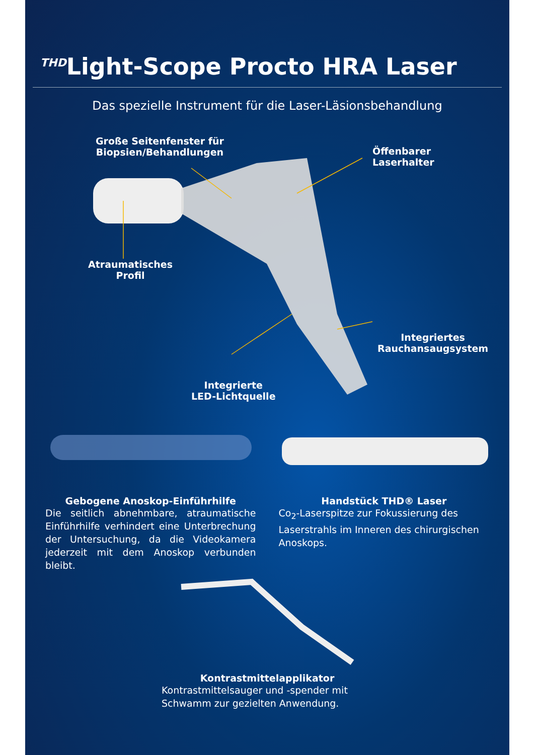<sup>THD</sup>Light-Scope Procto HRA Laser
Das spezielle Instrument für die Laser-Läsionsbehandlung
Große Seitenfenster für
Biopsien/Behandlungen
Öffenbarer
Laserhalter
Atraumatisches
Profil
Integriertes
Rauchansaugsystem
Integrierte
LED-Lichtquelle
Gebogene Anoskop-Einführhilfe
Die seitlich abnehmbare, atraumatische Einführhilfe verhindert eine Unterbrechung der Untersuchung, da die Videokamera jederzeit mit dem Anoskop verbunden bleibt.
Handstück THD® Laser
Co<sub>2</sub>-Laserspitze zur Fokussierung des Laserstrahls im Inneren des chirurgischen Anoskops.
Kontrastmittelapplikator
Kontrastmittelsauger und -spender mit Schwamm zur gezielten Anwendung.